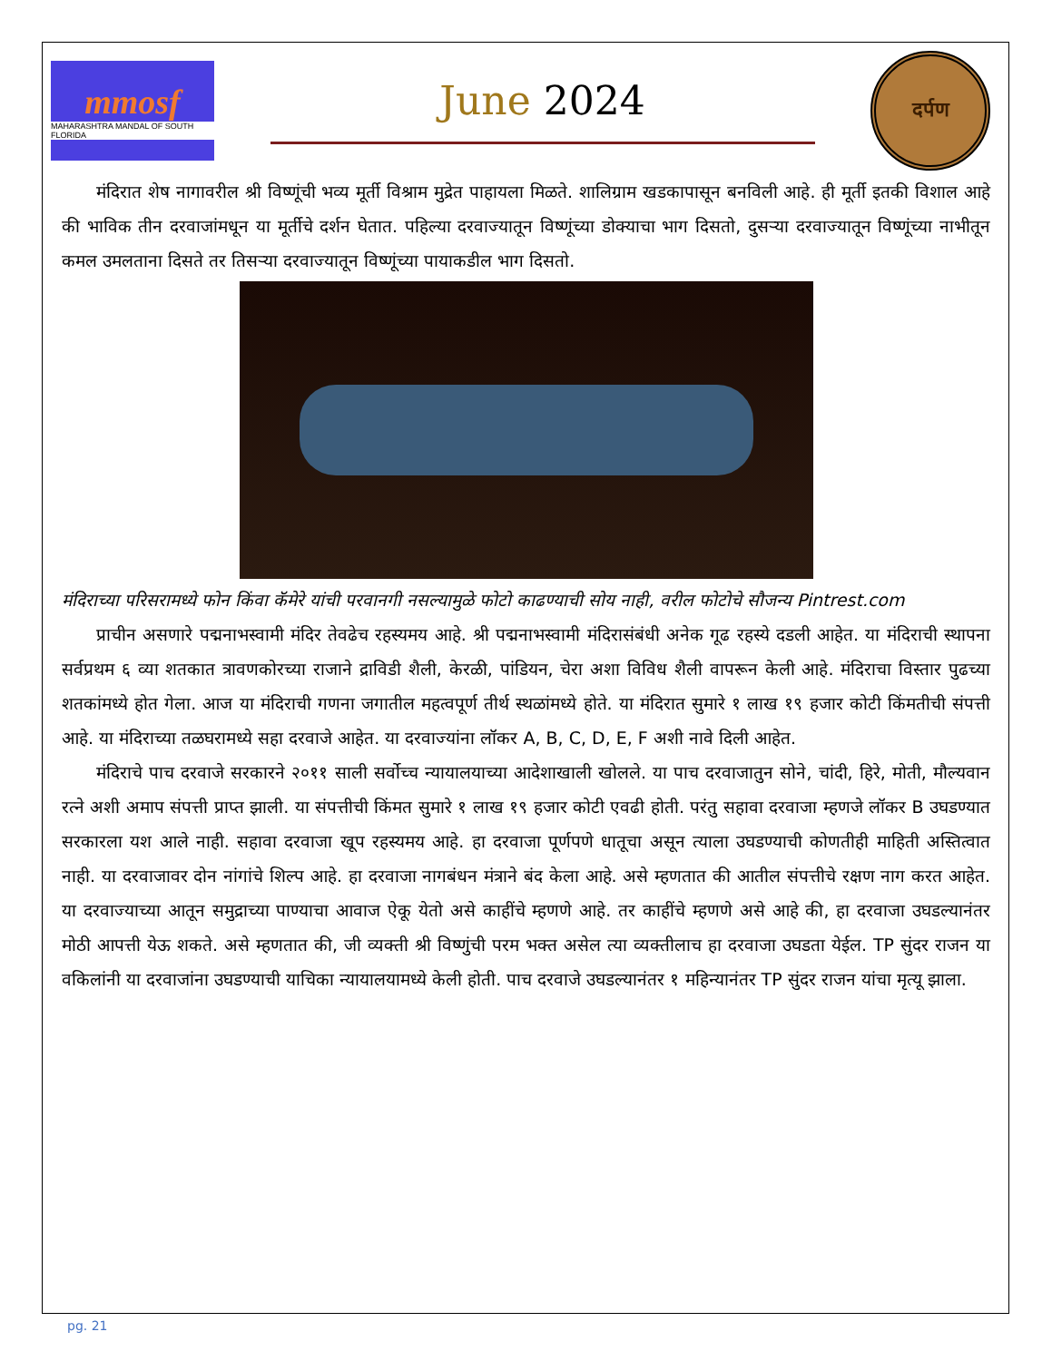mmosf
MAHARASHTRA MANDAL OF SOUTH FLORIDA
June 2024
दर्पण
मंदिरात शेष नागावरील श्री विष्णूंची भव्य मूर्ती विश्राम मुद्रेत पाहायला मिळते. शालिग्राम खडकापासून बनविली आहे. ही मूर्ती इतकी विशाल आहे की भाविक तीन दरवाजांमधून या मूर्तीचे दर्शन घेतात. पहिल्या दरवाज्यातून विष्णूंच्या डोक्याचा भाग दिसतो, दुसऱ्या दरवाज्यातून विष्णूंच्या नाभीतून कमल उमलताना दिसते तर तिसऱ्या दरवाज्यातून विष्णूंच्या पायाकडील भाग दिसतो.
मंदिराच्या परिसरामध्ये फोन किंवा कॅमेरे यांची परवानगी नसल्यामुळे फोटो काढण्याची सोय नाही, वरील फोटोचे सौजन्य Pintrest.com
प्राचीन असणारे पद्मनाभस्वामी मंदिर तेवढेच रहस्यमय आहे. श्री पद्मनाभस्वामी मंदिरासंबंधी अनेक गूढ रहस्ये दडली आहेत. या मंदिराची स्थापना सर्वप्रथम ६ व्या शतकात त्रावणकोरच्या राजाने द्राविडी शैली, केरळी, पांडियन, चेरा अशा विविध शैली वापरून केली आहे. मंदिराचा विस्तार पुढच्या शतकांमध्ये होत गेला. आज या मंदिराची गणना जगातील महत्वपूर्ण तीर्थ स्थळांमध्ये होते. या मंदिरात सुमारे १ लाख १९ हजार कोटी किंमतीची संपत्ती आहे. या मंदिराच्या तळघरामध्ये सहा दरवाजे आहेत. या दरवाज्यांना लॉकर A, B, C, D, E, F अशी नावे दिली आहेत.
मंदिराचे पाच दरवाजे सरकारने २०११ साली सर्वोच्च न्यायालयाच्या आदेशाखाली खोलले. या पाच दरवाजातुन सोने, चांदी, हिरे, मोती, मौल्यवान रत्ने अशी अमाप संपत्ती प्राप्त झाली. या संपत्तीची किंमत सुमारे १ लाख १९ हजार कोटी एवढी होती. परंतु सहावा दरवाजा म्हणजे लॉकर B उघडण्यात सरकारला यश आले नाही. सहावा दरवाजा खूप रहस्यमय आहे. हा दरवाजा पूर्णपणे धातूचा असून त्याला उघडण्याची कोणतीही माहिती अस्तित्वात नाही. या दरवाजावर दोन नांगांचे शिल्प आहे. हा दरवाजा नागबंधन मंत्राने बंद केला आहे. असे म्हणतात की आतील संपत्तीचे रक्षण नाग करत आहेत. या दरवाज्याच्या आतून समुद्राच्या पाण्याचा आवाज ऐकू येतो असे काहींचे म्हणणे आहे. तर काहींचे म्हणणे असे आहे की, हा दरवाजा उघडल्यानंतर मोठी आपत्ती येऊ शकते. असे म्हणतात की, जी व्यक्ती श्री विष्णुंची परम भक्त असेल त्या व्यक्तीलाच हा दरवाजा उघडता येईल. TP सुंदर राजन या वकिलांनी या दरवाजांना उघडण्याची याचिका न्यायालयामध्ये केली होती. पाच दरवाजे उघडल्यानंतर १ महिन्यानंतर TP सुंदर राजन यांचा मृत्यू झाला.
pg. 21